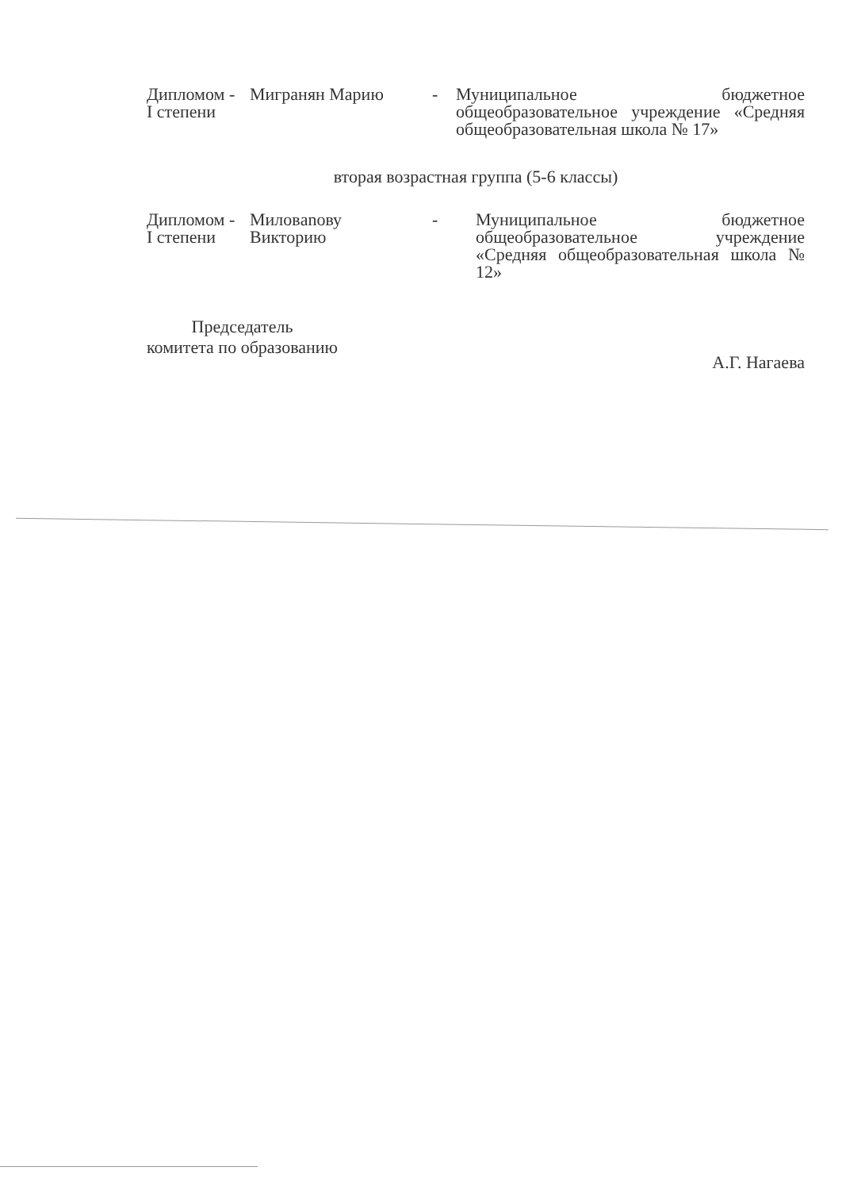| Дипломом - I степени | Мигранян Марию | - | Муниципальное бюджетное общеобразовательное учреждение «Средняя общеобразовательная школа № 17» |
вторая возрастная группа (5-6 классы)
| Дипломом - I степени | Миловanову Викторию | - | Муниципальное бюджетное общеобразовательное учреждение «Средняя общеобразовательная школа № 12» |
Председатель
комитета по образованию
А.Г. Нагаева